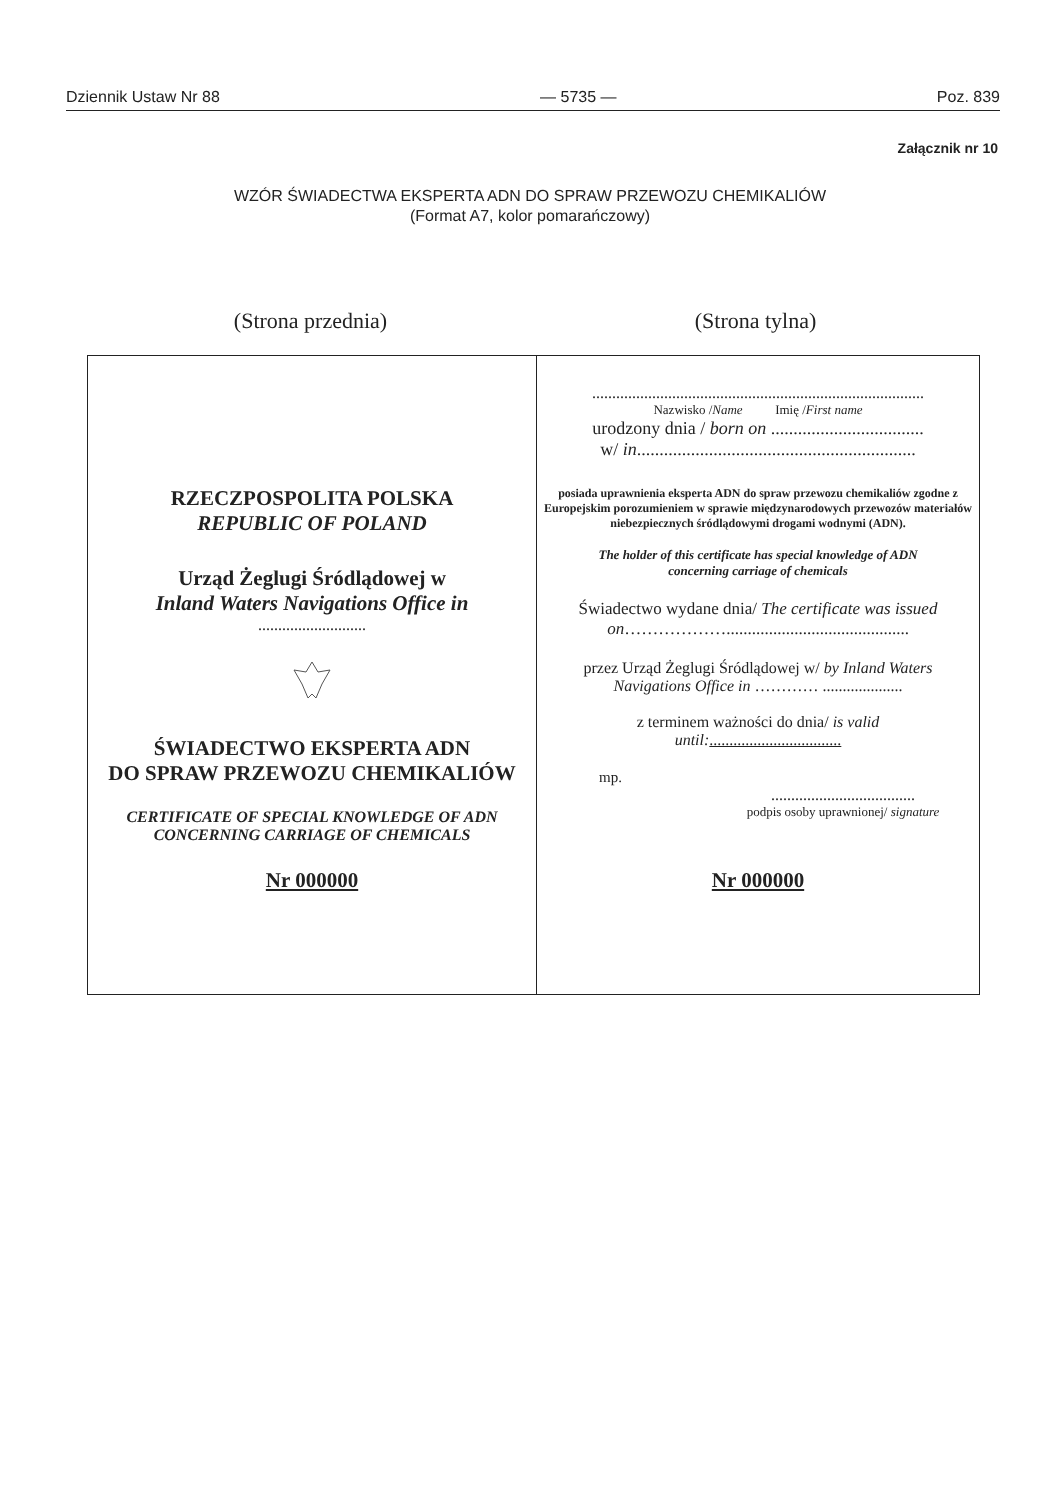Dziennik Ustaw Nr 88 — 5735 — Poz. 839
Załącznik nr 10
WZÓR ŚWIADECTWA EKSPERTA ADN DO SPRAW PRZEWOZU CHEMIKALIÓW
(Format A7, kolor pomarańczowy)
(Strona przednia) (Strona tylna)
RZECZPOSPOLITA POLSKA
REPUBLIC OF POLAND
Urząd Żeglugi Śródlądowej w
Inland Waters Navigations Office in
...........................
ŚWIADECTWO EKSPERTA ADN
DO SPRAW PRZEWOZU CHEMIKALIÓW
CERTIFICATE OF SPECIAL KNOWLEDGE OF ADN
CONCERNING CARRIAGE OF CHEMICALS
Nr 000000
...................................................................................
Nazwisko /Name Imię /First name
urodzony dnia / born on ..................................
w/ in..............................................................
posiada uprawnienia eksperta ADN do spraw przewozu chemikaliów zgodne z Europejskim porozumieniem w sprawie międzynarodowych przewozów materiałów niebezpiecznych śródlądowymi drogami wodnymi (ADN).
The holder of this certificate has special knowledge of ADN
concerning carriage of chemicals
Świadectwo wydane dnia/ The certificate was issued
on………………...........................................
przez Urząd Żeglugi Śródlądowej w/ by Inland Waters
Navigations Office in ………… ....................
z terminem ważności do dnia/ is valid
until:.................................
mp.
....................................
podpis osoby uprawnionej/ signature
Nr 000000